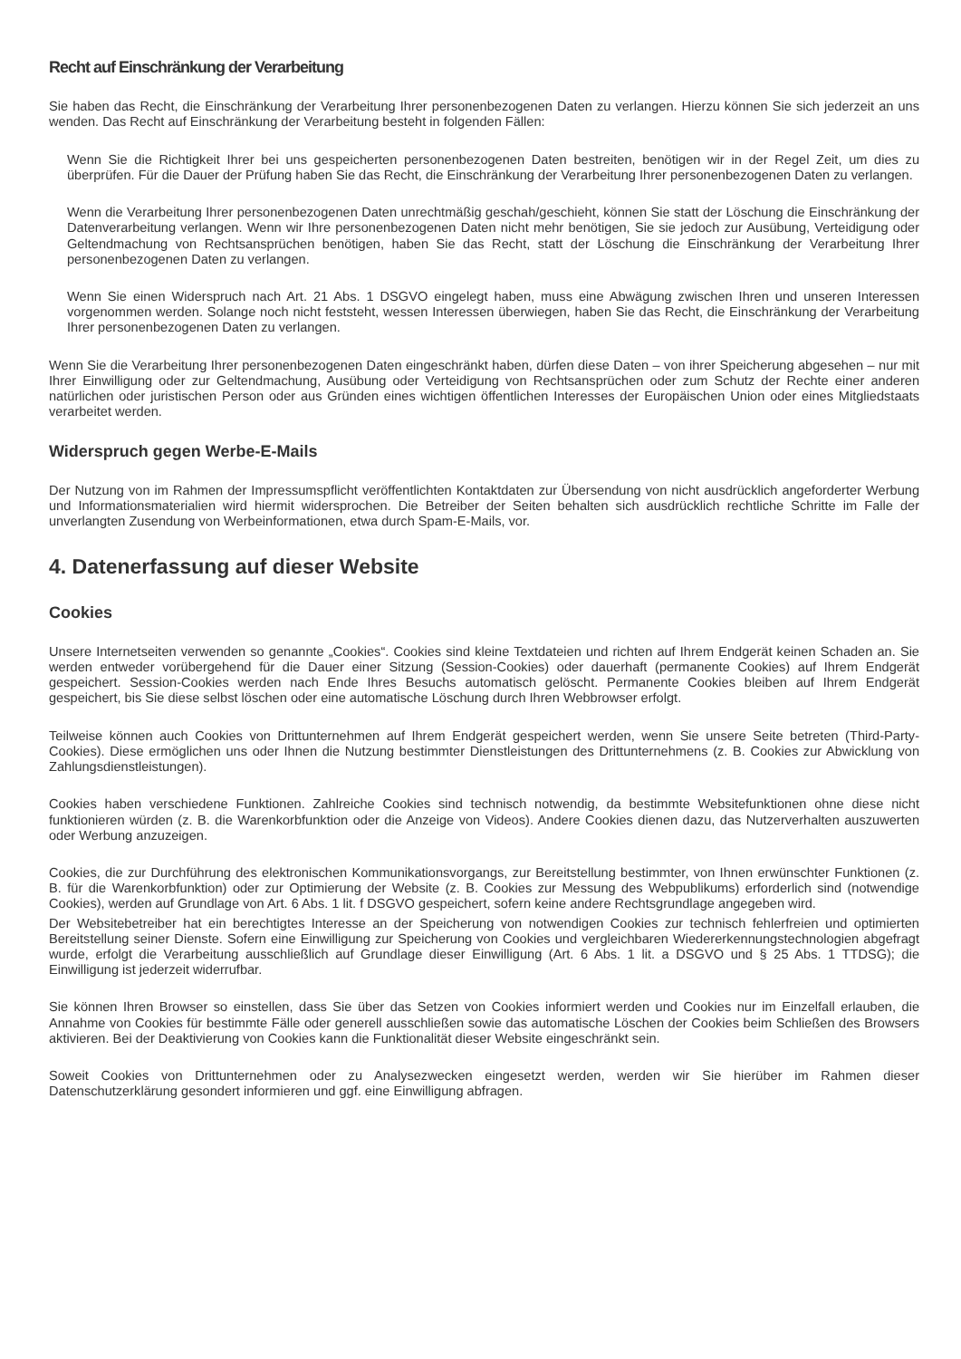Recht auf Einschränkung der Verarbeitung
Sie haben das Recht, die Einschränkung der Verarbeitung Ihrer personenbezogenen Daten zu verlangen. Hierzu können Sie sich jederzeit an uns wenden. Das Recht auf Einschränkung der Verarbeitung besteht in folgenden Fällen:
Wenn Sie die Richtigkeit Ihrer bei uns gespeicherten personenbezogenen Daten bestreiten, benötigen wir in der Regel Zeit, um dies zu überprüfen. Für die Dauer der Prüfung haben Sie das Recht, die Einschränkung der Verarbeitung Ihrer personenbezogenen Daten zu verlangen.
Wenn die Verarbeitung Ihrer personenbezogenen Daten unrechtmäßig geschah/geschieht, können Sie statt der Löschung die Einschränkung der Datenverarbeitung verlangen. Wenn wir Ihre personenbezogenen Daten nicht mehr benötigen, Sie sie jedoch zur Ausübung, Verteidigung oder Geltendmachung von Rechtsansprüchen benötigen, haben Sie das Recht, statt der Löschung die Einschränkung der Verarbeitung Ihrer personenbezogenen Daten zu verlangen.
Wenn Sie einen Widerspruch nach Art. 21 Abs. 1 DSGVO eingelegt haben, muss eine Abwägung zwischen Ihren und unseren Interessen vorgenommen werden. Solange noch nicht feststeht, wessen Interessen überwiegen, haben Sie das Recht, die Einschränkung der Verarbeitung Ihrer personenbezogenen Daten zu verlangen.
Wenn Sie die Verarbeitung Ihrer personenbezogenen Daten eingeschränkt haben, dürfen diese Daten – von ihrer Speicherung abgesehen – nur mit Ihrer Einwilligung oder zur Geltendmachung, Ausübung oder Verteidigung von Rechtsansprüchen oder zum Schutz der Rechte einer anderen natürlichen oder juristischen Person oder aus Gründen eines wichtigen öffentlichen Interesses der Europäischen Union oder eines Mitgliedstaats verarbeitet werden.
Widerspruch gegen Werbe-E-Mails
Der Nutzung von im Rahmen der Impressumspflicht veröffentlichten Kontaktdaten zur Übersendung von nicht ausdrücklich angeforderter Werbung und Informationsmaterialien wird hiermit widersprochen. Die Betreiber der Seiten behalten sich ausdrücklich rechtliche Schritte im Falle der unverlangten Zusendung von Werbeinformationen, etwa durch Spam-E-Mails, vor.
4. Datenerfassung auf dieser Website
Cookies
Unsere Internetseiten verwenden so genannte „Cookies“. Cookies sind kleine Textdateien und richten auf Ihrem Endgerät keinen Schaden an. Sie werden entweder vorübergehend für die Dauer einer Sitzung (Session-Cookies) oder dauerhaft (permanente Cookies) auf Ihrem Endgerät gespeichert. Session-Cookies werden nach Ende Ihres Besuchs automatisch gelöscht. Permanente Cookies bleiben auf Ihrem Endgerät gespeichert, bis Sie diese selbst löschen oder eine automatische Löschung durch Ihren Webbrowser erfolgt.
Teilweise können auch Cookies von Drittunternehmen auf Ihrem Endgerät gespeichert werden, wenn Sie unsere Seite betreten (Third-Party-Cookies). Diese ermöglichen uns oder Ihnen die Nutzung bestimmter Dienstleistungen des Drittunternehmens (z. B. Cookies zur Abwicklung von Zahlungsdienstleistungen).
Cookies haben verschiedene Funktionen. Zahlreiche Cookies sind technisch notwendig, da bestimmte Websitefunktionen ohne diese nicht funktionieren würden (z. B. die Warenkorbfunktion oder die Anzeige von Videos). Andere Cookies dienen dazu, das Nutzerverhalten auszuwerten oder Werbung anzuzeigen.
Cookies, die zur Durchführung des elektronischen Kommunikationsvorgangs, zur Bereitstellung bestimmter, von Ihnen erwünschter Funktionen (z. B. für die Warenkorbfunktion) oder zur Optimierung der Website (z. B. Cookies zur Messung des Webpublikums) erforderlich sind (notwendige Cookies), werden auf Grundlage von Art. 6 Abs. 1 lit. f DSGVO gespeichert, sofern keine andere Rechtsgrundlage angegeben wird.
Der Websitebetreiber hat ein berechtigtes Interesse an der Speicherung von notwendigen Cookies zur technisch fehlerfreien und optimierten Bereitstellung seiner Dienste. Sofern eine Einwilligung zur Speicherung von Cookies und vergleichbaren Wiedererkennungstechnologien abgefragt wurde, erfolgt die Verarbeitung ausschließlich auf Grundlage dieser Einwilligung (Art. 6 Abs. 1 lit. a DSGVO und § 25 Abs. 1 TTDSG); die Einwilligung ist jederzeit widerrufbar.
Sie können Ihren Browser so einstellen, dass Sie über das Setzen von Cookies informiert werden und Cookies nur im Einzelfall erlauben, die Annahme von Cookies für bestimmte Fälle oder generell ausschließen sowie das automatische Löschen der Cookies beim Schließen des Browsers aktivieren. Bei der Deaktivierung von Cookies kann die Funktionalität dieser Website eingeschränkt sein.
Soweit Cookies von Drittunternehmen oder zu Analysezwecken eingesetzt werden, werden wir Sie hierüber im Rahmen dieser Datenschutzerklärung gesondert informieren und ggf. eine Einwilligung abfragen.